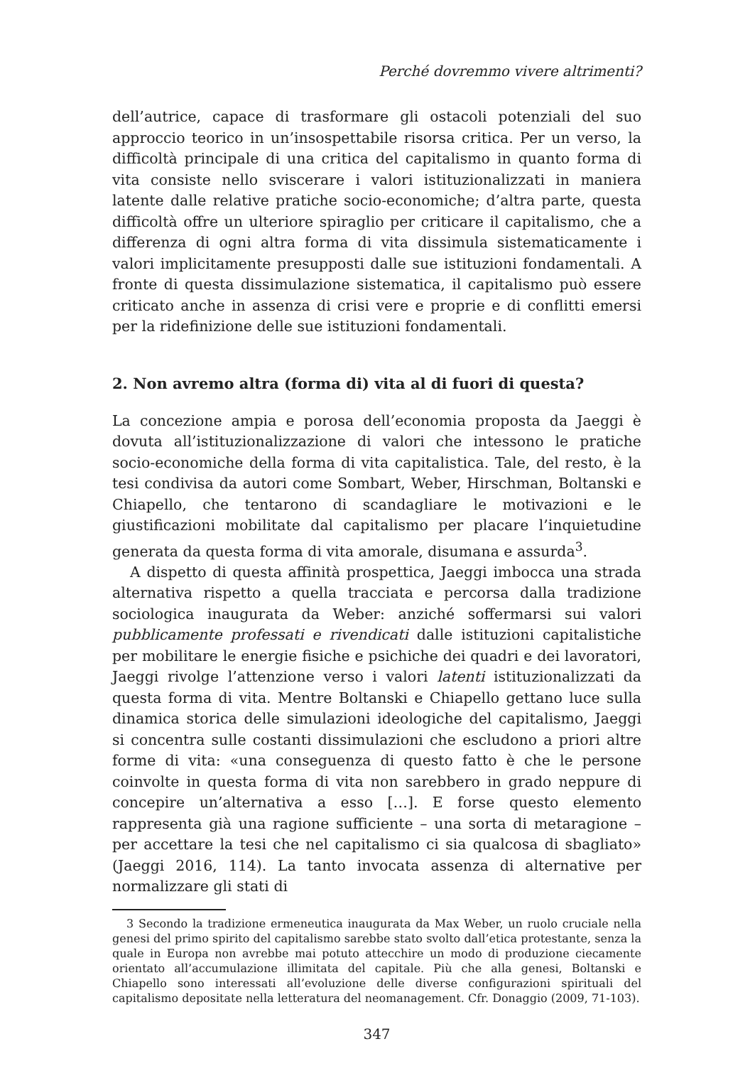Perché dovremmo vivere altrimenti?
dell’autrice, capace di trasformare gli ostacoli potenziali del suo approccio teorico in un’insospettabile risorsa critica. Per un verso, la difficoltà principale di una critica del capitalismo in quanto forma di vita consiste nello sviscerare i valori istituzionalizzati in maniera latente dalle relative pratiche socio-economiche; d’altra parte, questa difficoltà offre un ulteriore spiraglio per criticare il capitalismo, che a differenza di ogni altra forma di vita dissimula sistematicamente i valori implicitamente presupposti dalle sue istituzioni fondamentali. A fronte di questa dissimulazione sistematica, il capitalismo può essere criticato anche in assenza di crisi vere e proprie e di conflitti emersi per la ridefinizione delle sue istituzioni fondamentali.
2. Non avremo altra (forma di) vita al di fuori di questa?
La concezione ampia e porosa dell’economia proposta da Jaeggi è dovuta all’istituzionalizzazione di valori che intessono le pratiche socio-economiche della forma di vita capitalistica. Tale, del resto, è la tesi condivisa da autori come Sombart, Weber, Hirschman, Boltanski e Chiapello, che tentarono di scandagliare le motivazioni e le giustificazioni mobilitate dal capitalismo per placare l’inquietudine generata da questa forma di vita amorale, disumana e assurda<sup>3</sup>.
A dispetto di questa affinità prospettica, Jaeggi imbocca una strada alternativa rispetto a quella tracciata e percorsa dalla tradizione sociologica inaugurata da Weber: anziché soffermarsi sui valori pubblicamente professati e rivendicati dalle istituzioni capitalistiche per mobilitare le energie fisiche e psichiche dei quadri e dei lavoratori, Jaeggi rivolge l’attenzione verso i valori latenti istituzionalizzati da questa forma di vita. Mentre Boltanski e Chiapello gettano luce sulla dinamica storica delle simulazioni ideologiche del capitalismo, Jaeggi si concentra sulle costanti dissimulazioni che escludono a priori altre forme di vita: «una conseguenza di questo fatto è che le persone coinvolte in questa forma di vita non sarebbero in grado neppure di concepire un’alternativa a esso […]. E forse questo elemento rappresenta già una ragione sufficiente – una sorta di metaragione – per accettare la tesi che nel capitalismo ci sia qualcosa di sbagliato» (Jaeggi 2016, 114). La tanto invocata assenza di alternative per normalizzare gli stati di
3 Secondo la tradizione ermeneutica inaugurata da Max Weber, un ruolo cruciale nella genesi del primo spirito del capitalismo sarebbe stato svolto dall’etica protestante, senza la quale in Europa non avrebbe mai potuto attecchire un modo di produzione ciecamente orientato all’accumulazione illimitata del capitale. Più che alla genesi, Boltanski e Chiapello sono interessati all’evoluzione delle diverse configurazioni spirituali del capitalismo depositate nella letteratura del neomanagement. Cfr. Donaggio (2009, 71-103).
347